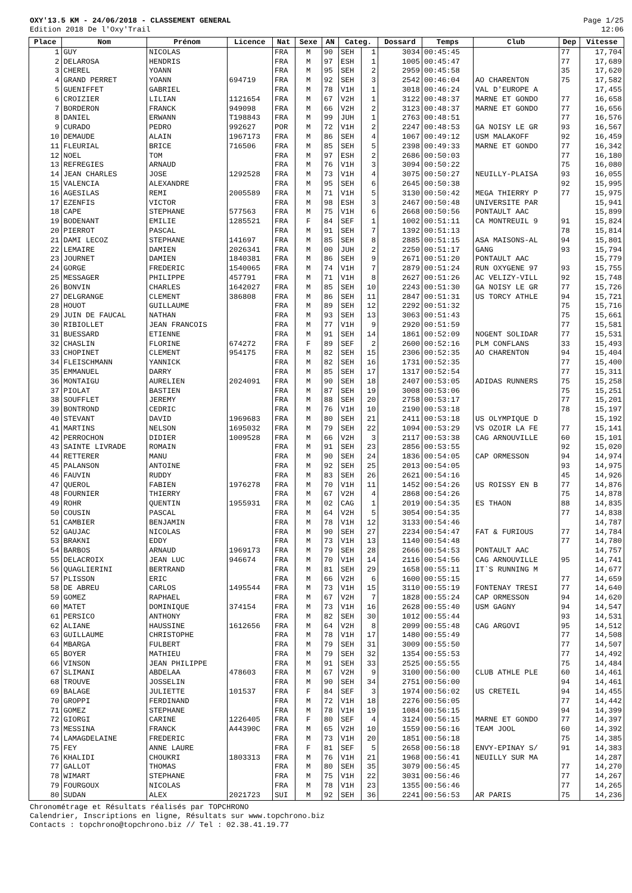OXY'13.5 KM - 24/06/2018 - CLASSEMENT GENERAL
Edition 2018 De l'Oxy'Trail
Page 1/25
12:06
| Place | Nom | Prénom | Licence | Nat | Sexe | AN | Categ. | | Dossard | Temps | Club | Dep | Vitesse |
| --- | --- | --- | --- | --- | --- | --- | --- | --- | --- | --- | --- | --- | --- |
| 1 | GUY | NICOLAS | | FRA | M | 90 | SEH | 1 | 3034 | 00:45:45 | | 77 | 17,704 |
| 2 | DELAROSA | HENDRIS | | FRA | M | 97 | ESH | 1 | 1005 | 00:45:47 | | 77 | 17,689 |
| 3 | CHEREL | YOANN | | FRA | M | 95 | SEH | 2 | 2959 | 00:45:58 | | 35 | 17,620 |
| 4 | GRAND PERRET | YOANN | 694719 | FRA | M | 92 | SEH | 3 | 2542 | 00:46:04 | AO CHARENTON | 75 | 17,582 |
| 5 | GUENIFFET | GABRIEL | | FRA | M | 78 | V1H | 1 | 3018 | 00:46:24 | VAL D'EUROPE A | | 17,455 |
| 6 | CROIZIER | LILIAN | 1121654 | FRA | M | 67 | V2H | 1 | 3122 | 00:48:37 | MARNE ET GONDO | 77 | 16,658 |
| 7 | BORDERON | FRANCK | 949098 | FRA | M | 66 | V2H | 2 | 3123 | 00:48:37 | MARNE ET GONDO | 77 | 16,656 |
| 8 | DANIEL | ERWANN | T198843 | FRA | M | 99 | JUH | 1 | 2763 | 00:48:51 | | 77 | 16,576 |
| 9 | CURADO | PEDRO | 992627 | POR | M | 72 | V1H | 2 | 2247 | 00:48:53 | GA NOISY LE GR | 93 | 16,567 |
| 10 | DEMAUDE | ALAIN | 1967173 | FRA | M | 86 | SEH | 4 | 1067 | 00:49:12 | USM MALAKOFF | 92 | 16,459 |
| 11 | FLEURIAL | BRICE | 716506 | FRA | M | 85 | SEH | 5 | 2398 | 00:49:33 | MARNE ET GONDO | 77 | 16,342 |
| 12 | NOEL | TOM | | FRA | M | 97 | ESH | 2 | 2686 | 00:50:03 | | 77 | 16,180 |
| 13 | REFREGIES | ARNAUD | | FRA | M | 76 | V1H | 3 | 3094 | 00:50:22 | | 75 | 16,080 |
| 14 | JEAN CHARLES | JOSE | 1292528 | FRA | M | 73 | V1H | 4 | 3075 | 00:50:27 | NEUILLY-PLAISA | 93 | 16,055 |
| 15 | VALENCIA | ALEXANDRE | | FRA | M | 95 | SEH | 6 | 2645 | 00:50:38 | | 92 | 15,995 |
| 16 | AGESILAS | REMI | 2005589 | FRA | M | 71 | V1H | 5 | 3130 | 00:50:42 | MEGA THIERRY P | 77 | 15,975 |
| 17 | EZENFIS | VICTOR | | FRA | M | 98 | ESH | 3 | 2467 | 00:50:48 | UNIVERSITE PAR | | 15,941 |
| 18 | CAPE | STEPHANE | 577563 | FRA | M | 75 | V1H | 6 | 2668 | 00:50:56 | PONTAULT AAC | | 15,899 |
| 19 | BODENANT | EMILIE | 1285521 | FRA | F | 84 | SEF | 1 | 1002 | 00:51:11 | CA MONTREUIL 9 | 91 | 15,824 |
| 20 | PIERROT | PASCAL | | FRA | M | 91 | SEH | 7 | 1392 | 00:51:13 | | 78 | 15,814 |
| 21 | DAMI LECOZ | STEPHANE | 141697 | FRA | M | 85 | SEH | 8 | 2885 | 00:51:15 | ASA MAISONS-AL | 94 | 15,801 |
| 22 | LEMAIRE | DAMIEN | 2026341 | FRA | M | 00 | JUH | 2 | 2250 | 00:51:17 | GANG | 93 | 15,794 |
| 23 | JOURNET | DAMIEN | 1840381 | FRA | M | 86 | SEH | 9 | 2671 | 00:51:20 | PONTAULT AAC | | 15,779 |
| 24 | GORGE | FREDERIC | 1540065 | FRA | M | 74 | V1H | 7 | 2879 | 00:51:24 | RUN OXYGENE 97 | 93 | 15,755 |
| 25 | MESSAGER | PHILIPPE | 457791 | FRA | M | 71 | V1H | 8 | 2627 | 00:51:26 | AC VELIZY-VILL | 92 | 15,748 |
| 26 | BONVIN | CHARLES | 1642027 | FRA | M | 85 | SEH | 10 | 2243 | 00:51:30 | GA NOISY LE GR | 77 | 15,726 |
| 27 | DELGRANGE | CLEMENT | 386808 | FRA | M | 86 | SEH | 11 | 2847 | 00:51:31 | US TORCY ATHLE | 94 | 15,721 |
| 28 | HOUOT | GUILLAUME | | FRA | M | 89 | SEH | 12 | 2292 | 00:51:32 | | 75 | 15,716 |
| 29 | JUIN DE FAUCAL | NATHAN | | FRA | M | 93 | SEH | 13 | 3063 | 00:51:43 | | 75 | 15,661 |
| 30 | RIBIOLLET | JEAN FRANCOIS | | FRA | M | 77 | V1H | 9 | 2920 | 00:51:59 | | 77 | 15,581 |
| 31 | BUESSARD | ETIENNE | | FRA | M | 91 | SEH | 14 | 1861 | 00:52:09 | NOGENT SOLIDAR | 77 | 15,531 |
| 32 | CHASLIN | FLORINE | 674272 | FRA | F | 89 | SEF | 2 | 2600 | 00:52:16 | PLM CONFLANS | 33 | 15,493 |
| 33 | CHOPINET | CLEMENT | 954175 | FRA | M | 82 | SEH | 15 | 2306 | 00:52:35 | AO CHARENTON | 94 | 15,404 |
| 34 | FLEISCHMANN | YANNICK | | FRA | M | 82 | SEH | 16 | 1731 | 00:52:35 | | 77 | 15,400 |
| 35 | EMMANUEL | DARRY | | FRA | M | 85 | SEH | 17 | 1317 | 00:52:54 | | 77 | 15,311 |
| 36 | MONTAIGU | AURELIEN | 2024091 | FRA | M | 90 | SEH | 18 | 2407 | 00:53:05 | ADIDAS RUNNERS | 75 | 15,258 |
| 37 | PIOLAT | BASTIEN | | FRA | M | 87 | SEH | 19 | 3008 | 00:53:06 | | 75 | 15,251 |
| 38 | SOUFFLET | JEREMY | | FRA | M | 88 | SEH | 20 | 2758 | 00:53:17 | | 77 | 15,201 |
| 39 | BONTROND | CEDRIC | | FRA | M | 76 | V1H | 10 | 2190 | 00:53:18 | | 78 | 15,197 |
| 40 | STEVANT | DAVID | 1969683 | FRA | M | 80 | SEH | 21 | 2411 | 00:53:18 | US OLYMPIQUE D | | 15,192 |
| 41 | MARTINS | NELSON | 1695032 | FRA | M | 79 | SEH | 22 | 1094 | 00:53:29 | VS OZOIR LA FE | 77 | 15,141 |
| 42 | PERROCHON | DIDIER | 1009528 | FRA | M | 66 | V2H | 3 | 2117 | 00:53:38 | CAG ARNOUVILLE | 60 | 15,101 |
| 43 | SAINTE LIVRADE | ROMAIN | | FRA | M | 91 | SEH | 23 | 2856 | 00:53:55 | | 92 | 15,020 |
| 44 | RETTERER | MANU | | FRA | M | 90 | SEH | 24 | 1836 | 00:54:05 | CAP ORMESSON | 94 | 14,974 |
| 45 | PALANSON | ANTOINE | | FRA | M | 92 | SEH | 25 | 2013 | 00:54:05 | | 93 | 14,975 |
| 46 | FAUVIN | RUDDY | | FRA | M | 83 | SEH | 26 | 2621 | 00:54:16 | | 45 | 14,926 |
| 47 | QUEROL | FABIEN | 1976278 | FRA | M | 70 | V1H | 11 | 1452 | 00:54:26 | US ROISSY EN B | 77 | 14,876 |
| 48 | FOURNIER | THIERRY | | FRA | M | 67 | V2H | 4 | 2868 | 00:54:26 | | 75 | 14,878 |
| 49 | ROHR | QUENTIN | 1955931 | FRA | M | 02 | CAG | 1 | 2019 | 00:54:35 | ES THAON | 88 | 14,835 |
| 50 | COUSIN | PASCAL | | FRA | M | 64 | V2H | 5 | 3054 | 00:54:35 | | 77 | 14,838 |
| 51 | CAMBIER | BENJAMIN | | FRA | M | 78 | V1H | 12 | 3133 | 00:54:46 | | | 14,787 |
| 52 | GAUJAC | NICOLAS | | FRA | M | 90 | SEH | 27 | 2234 | 00:54:47 | FAT & FURIOUS | 77 | 14,784 |
| 53 | BRAKNI | EDDY | | FRA | M | 73 | V1H | 13 | 1140 | 00:54:48 | | 77 | 14,780 |
| 54 | BARBOS | ARNAUD | 1969173 | FRA | M | 79 | SEH | 28 | 2666 | 00:54:53 | PONTAULT AAC | | 14,757 |
| 55 | DELACROIX | JEAN LUC | 946674 | FRA | M | 70 | V1H | 14 | 2116 | 00:54:56 | CAG ARNOUVILLE | 95 | 14,741 |
| 56 | QUAGLIERINI | BERTRAND | | FRA | M | 81 | SEH | 29 | 1658 | 00:55:11 | IT`S RUNNING M | | 14,677 |
| 57 | PLISSON | ERIC | | FRA | M | 66 | V2H | 6 | 1600 | 00:55:15 | | 77 | 14,659 |
| 58 | DE ABREU | CARLOS | 1495544 | FRA | M | 73 | V1H | 15 | 3110 | 00:55:19 | FONTENAY TRESI | 77 | 14,640 |
| 59 | GOMEZ | RAPHAEL | | FRA | M | 67 | V2H | 7 | 1828 | 00:55:24 | CAP ORMESSON | 94 | 14,620 |
| 60 | MATET | DOMINIQUE | 374154 | FRA | M | 73 | V1H | 16 | 2628 | 00:55:40 | USM GAGNY | 94 | 14,547 |
| 61 | PERSICO | ANTHONY | | FRA | M | 82 | SEH | 30 | 1012 | 00:55:44 | | 93 | 14,531 |
| 62 | ALIANE | HAUSSINE | 1612656 | FRA | M | 64 | V2H | 8 | 2099 | 00:55:48 | CAG ARGOVI | 95 | 14,512 |
| 63 | GUILLAUME | CHRISTOPHE | | FRA | M | 78 | V1H | 17 | 1480 | 00:55:49 | | 77 | 14,508 |
| 64 | MBARGA | FULBERT | | FRA | M | 79 | SEH | 31 | 3009 | 00:55:50 | | 77 | 14,507 |
| 65 | BOYER | MATHIEU | | FRA | M | 79 | SEH | 32 | 1354 | 00:55:53 | | 77 | 14,492 |
| 66 | VINSON | JEAN PHILIPPE | | FRA | M | 91 | SEH | 33 | 2525 | 00:55:55 | | 75 | 14,484 |
| 67 | SLIMANI | ABDELAA | 478603 | FRA | M | 67 | V2H | 9 | 3100 | 00:56:00 | CLUB ATHLE PLE | 60 | 14,461 |
| 68 | TROUVE | JOSSELIN | | FRA | M | 90 | SEH | 34 | 2751 | 00:56:00 | | 94 | 14,461 |
| 69 | BALAGE | JULIETTE | 101537 | FRA | F | 84 | SEF | 3 | 1974 | 00:56:02 | US CRETEIL | 94 | 14,455 |
| 70 | GROPPI | FERDINAND | | FRA | M | 72 | V1H | 18 | 2276 | 00:56:05 | | 77 | 14,442 |
| 71 | GOMEZ | STEPHANE | | FRA | M | 78 | V1H | 19 | 1084 | 00:56:15 | | 94 | 14,399 |
| 72 | GIORGI | CARINE | 1226405 | FRA | F | 80 | SEF | 4 | 3124 | 00:56:15 | MARNE ET GONDO | 77 | 14,397 |
| 73 | MESSINA | FRANCK | A44390C | FRA | M | 65 | V2H | 10 | 1559 | 00:56:16 | TEAM JOOL | 60 | 14,392 |
| 74 | LAMAGDELAINE | FREDERIC | | FRA | M | 73 | V1H | 20 | 1851 | 00:56:18 | | 75 | 14,385 |
| 75 | FEY | ANNE LAURE | | FRA | F | 81 | SEF | 5 | 2658 | 00:56:18 | ENVY-EPINAY S/ | 91 | 14,383 |
| 76 | KHALIDI | CHOUKRI | 1803313 | FRA | M | 76 | V1H | 21 | 1968 | 00:56:41 | NEUILLY SUR MA | | 14,287 |
| 77 | GALLOT | THOMAS | | FRA | M | 80 | SEH | 35 | 3079 | 00:56:45 | | 77 | 14,270 |
| 78 | WIMART | STEPHANE | | FRA | M | 75 | V1H | 22 | 3031 | 00:56:46 | | 77 | 14,267 |
| 79 | FOURGOUX | NICOLAS | | FRA | M | 78 | V1H | 23 | 1355 | 00:56:46 | | 77 | 14,265 |
| 80 | SUDAN | ALEX | 2021723 | SUI | M | 92 | SEH | 36 | 2241 | 00:56:53 | AR PARIS | 75 | 14,236 |
Chronométrage et Résultats réalisés par TOPCHRONO
Calendrier, Inscriptions en ligne, Résultats sur www.topchrono.biz
Contacts : topchrono@topchrono.biz // Tel : 02.38.41.19.77